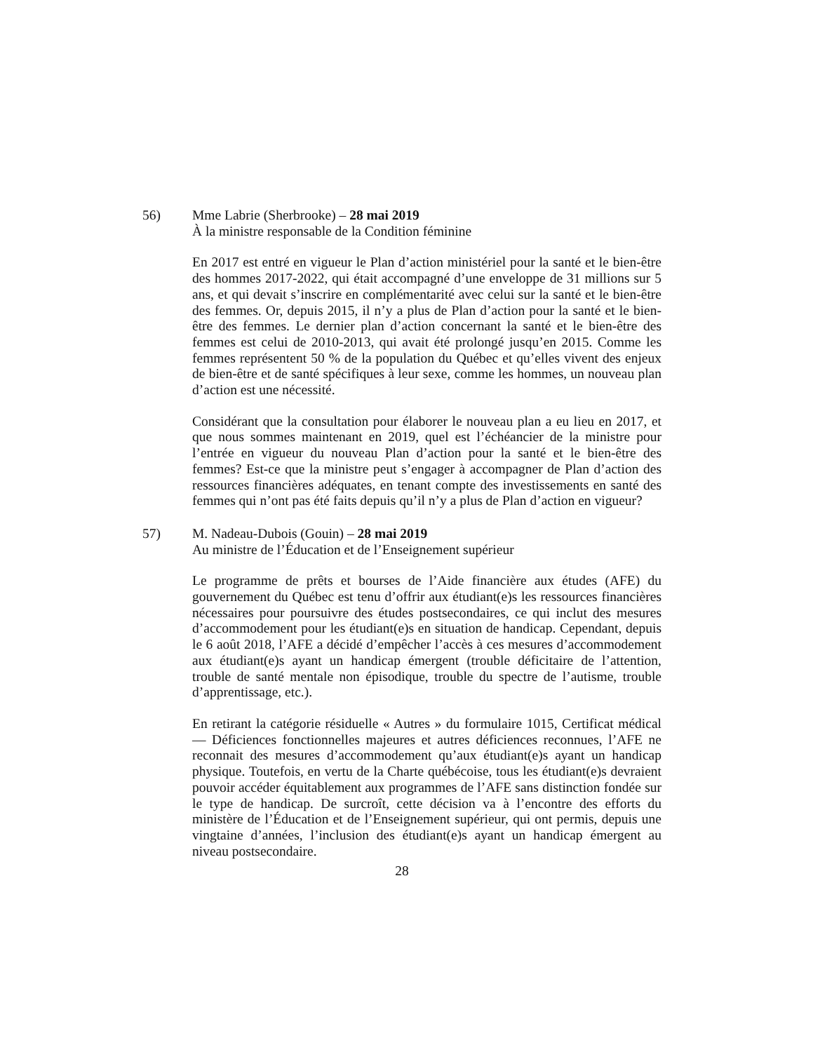56) Mme Labrie (Sherbrooke) – 28 mai 2019
À la ministre responsable de la Condition féminine
En 2017 est entré en vigueur le Plan d’action ministériel pour la santé et le bien-être des hommes 2017-2022, qui était accompagné d’une enveloppe de 31 millions sur 5 ans, et qui devait s’inscrire en complémentarité avec celui sur la santé et le bien-être des femmes. Or, depuis 2015, il n’y a plus de Plan d’action pour la santé et le bien-être des femmes. Le dernier plan d’action concernant la santé et le bien-être des femmes est celui de 2010-2013, qui avait été prolongé jusqu’en 2015. Comme les femmes représentent 50 % de la population du Québec et qu’elles vivent des enjeux de bien-être et de santé spécifiques à leur sexe, comme les hommes, un nouveau plan d’action est une nécessité.
Considérant que la consultation pour élaborer le nouveau plan a eu lieu en 2017, et que nous sommes maintenant en 2019, quel est l’échéancier de la ministre pour l’entrée en vigueur du nouveau Plan d’action pour la santé et le bien-être des femmes? Est-ce que la ministre peut s’engager à accompagner de Plan d’action des ressources financières adéquates, en tenant compte des investissements en santé des femmes qui n’ont pas été faits depuis qu’il n’y a plus de Plan d’action en vigueur?
57) M. Nadeau-Dubois (Gouin) – 28 mai 2019
Au ministre de l’Éducation et de l’Enseignement supérieur
Le programme de prêts et bourses de l’Aide financière aux études (AFE) du gouvernement du Québec est tenu d’offrir aux étudiant(e)s les ressources financières nécessaires pour poursuivre des études postsecondaires, ce qui inclut des mesures d’accommodement pour les étudiant(e)s en situation de handicap. Cependant, depuis le 6 août 2018, l’AFE a décidé d’empêcher l’accès à ces mesures d’accommodement aux étudiant(e)s ayant un handicap émergent (trouble déficitaire de l’attention, trouble de santé mentale non épisodique, trouble du spectre de l’autisme, trouble d’apprentissage, etc.).
En retirant la catégorie résiduelle « Autres » du formulaire 1015, Certificat médical — Déficiences fonctionnelles majeures et autres déficiences reconnues, l’AFE ne reconnait des mesures d’accommodement qu’aux étudiant(e)s ayant un handicap physique. Toutefois, en vertu de la Charte québécoise, tous les étudiant(e)s devraient pouvoir accéder équitablement aux programmes de l’AFE sans distinction fondée sur le type de handicap. De surcroît, cette décision va à l’encontre des efforts du ministère de l’Éducation et de l’Enseignement supérieur, qui ont permis, depuis une vingtaine d’années, l’inclusion des étudiant(e)s ayant un handicap émergent au niveau postsecondaire.
28